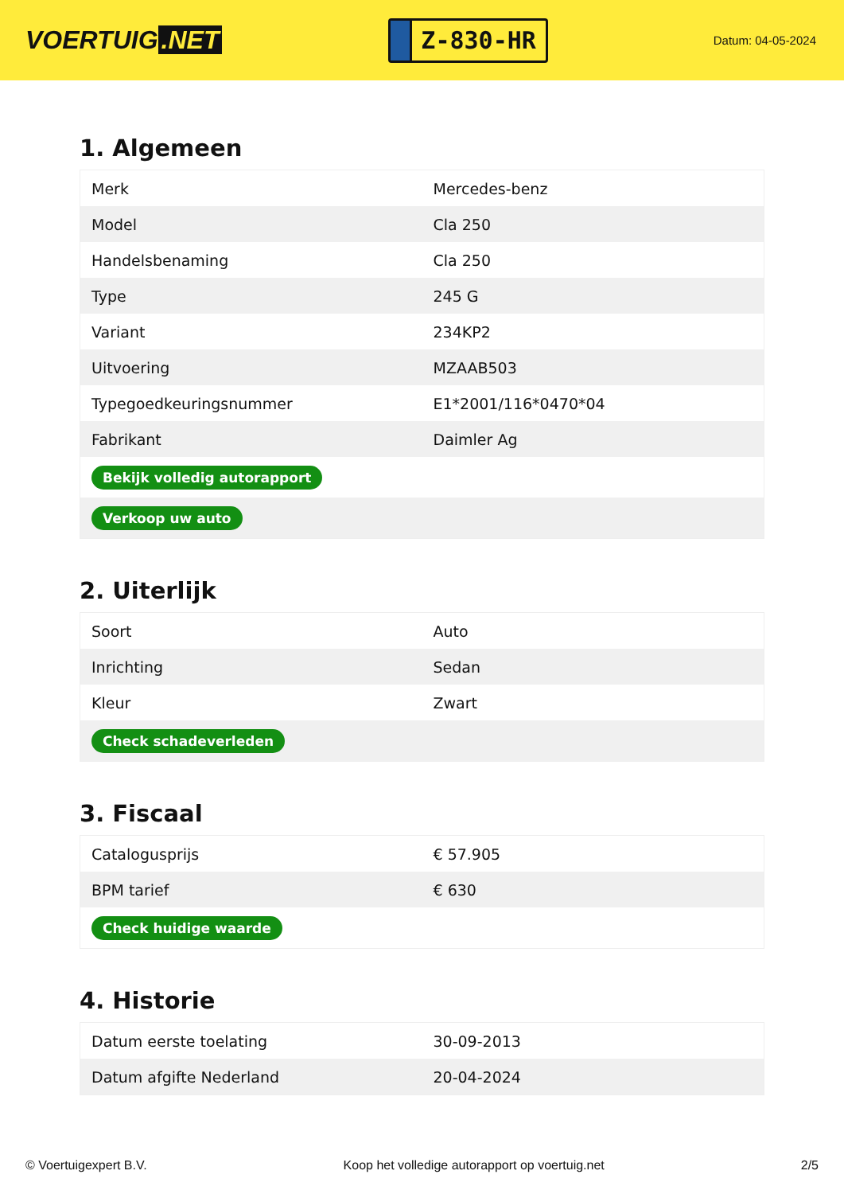VOERTUIG.NET
Z-830-HR
Datum: 04-05-2024
1. Algemeen
| Merk | Mercedes-benz |
| Model | Cla 250 |
| Handelsbenaming | Cla 250 |
| Type | 245 G |
| Variant | 234KP2 |
| Uitvoering | MZAAB503 |
| Typegoedkeuringsnummer | E1*2001/116*0470*04 |
| Fabrikant | Daimler Ag |
| Bekijk volledig autorapport | |
| Verkoop uw auto | |
2. Uiterlijk
| Soort | Auto |
| Inrichting | Sedan |
| Kleur | Zwart |
| Check schadeverleden | |
3. Fiscaal
| Catalogusprijs | € 57.905 |
| BPM tarief | € 630 |
| Check huidige waarde | |
4. Historie
| Datum eerste toelating | 30-09-2013 |
| Datum afgifte Nederland | 20-04-2024 |
© Voertuigexpert B.V. Koop het volledige autorapport op voertuig.net 2/5